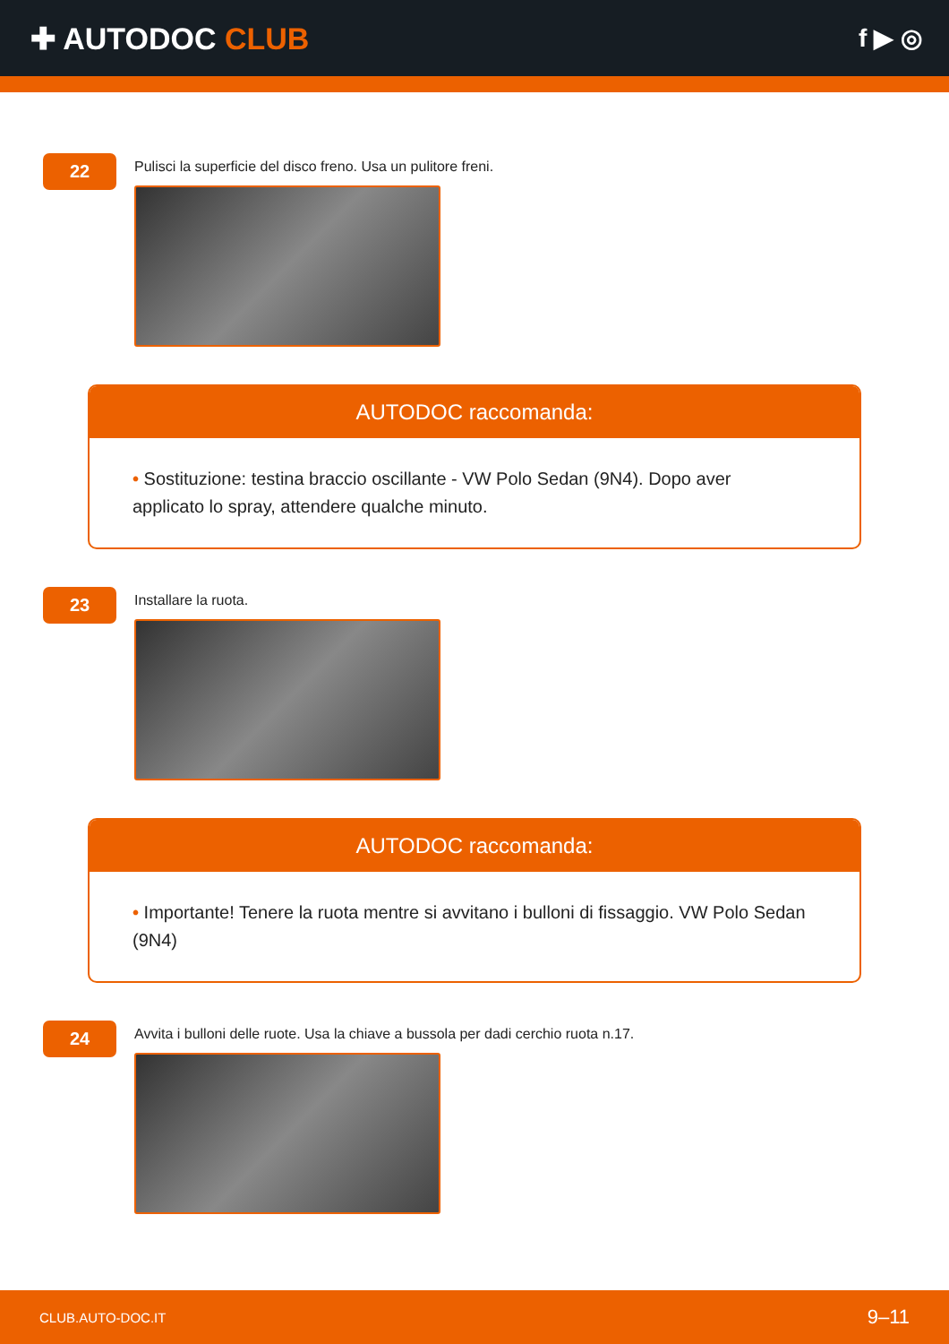✚ AUTODOC CLUB
f ▶ ◎
22
Pulisci la superficie del disco freno. Usa un pulitore freni.
AUTODOC raccomanda:
• Sostituzione: testina braccio oscillante - VW Polo Sedan (9N4). Dopo aver applicato lo spray, attendere qualche minuto.
23
Installare la ruota.
AUTODOC raccomanda:
• Importante! Tenere la ruota mentre si avvitano i bulloni di fissaggio. VW Polo Sedan (9N4)
24
Avvita i bulloni delle ruote. Usa la chiave a bussola per dadi cerchio ruota n.17.
CLUB.AUTO-DOC.IT 9–11